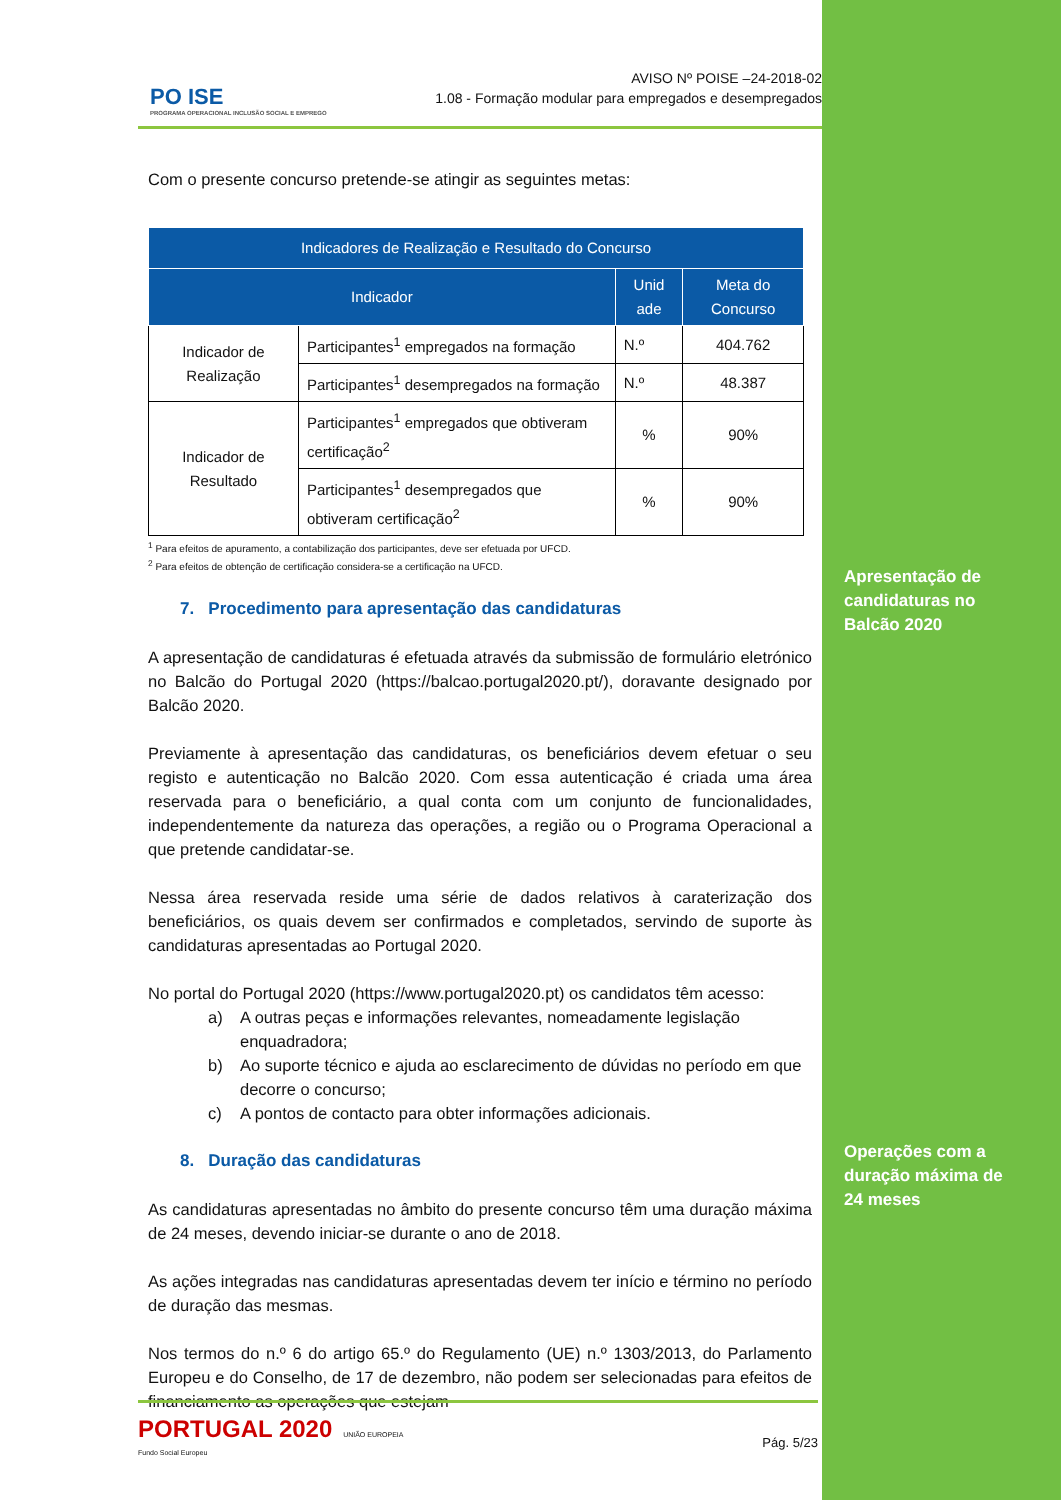Apresentação de
candidaturas no
Balcão 2020
Operações com a
duração máxima de
24 meses
PO ISE
PROGRAMA OPERACIONAL INCLUSÃO SOCIAL E EMPREGO
AVISO Nº POISE –24-2018-02
1.08 - Formação modular para empregados e desempregados
Com o presente concurso pretende-se atingir as seguintes metas:
| Indicadores de Realização e Resultado do Concurso | | | |
| --- | --- | --- | --- |
| Indicador | | Unid ade | Meta do Concurso |
| Indicador de Realização | Participantes<sup>1</sup> empregados na formação | N.º | 404.762 |
| | Participantes<sup>1</sup> desempregados na formação | N.º | 48.387 |
| Indicador de Resultado | Participantes<sup>1</sup> empregados que obtiveram certificação<sup>2</sup> | % | 90% |
| | Participantes<sup>1</sup> desempregados que obtiveram certificação<sup>2</sup> | % | 90% |
<sup>1</sup> Para efeitos de apuramento, a contabilização dos participantes, deve ser efetuada por UFCD.
<sup>2</sup> Para efeitos de obtenção de certificação considera-se a certificação na UFCD.
7. Procedimento para apresentação das candidaturas
A apresentação de candidaturas é efetuada através da submissão de formulário eletrónico no Balcão do Portugal 2020 (https://balcao.portugal2020.pt/), doravante designado por Balcão 2020.
Previamente à apresentação das candidaturas, os beneficiários devem efetuar o seu registo e autenticação no Balcão 2020. Com essa autenticação é criada uma área reservada para o beneficiário, a qual conta com um conjunto de funcionalidades, independentemente da natureza das operações, a região ou o Programa Operacional a que pretende candidatar-se.
Nessa área reservada reside uma série de dados relativos à caraterização dos beneficiários, os quais devem ser confirmados e completados, servindo de suporte às candidaturas apresentadas ao Portugal 2020.
No portal do Portugal 2020 (https://www.portugal2020.pt) os candidatos têm acesso:
a) A outras peças e informações relevantes, nomeadamente legislação enquadradora;
b) Ao suporte técnico e ajuda ao esclarecimento de dúvidas no período em que decorre o concurso;
c) A pontos de contacto para obter informações adicionais.
8. Duração das candidaturas
As candidaturas apresentadas no âmbito do presente concurso têm uma duração máxima de 24 meses, devendo iniciar-se durante o ano de 2018.
As ações integradas nas candidaturas apresentadas devem ter início e término no período de duração das mesmas.
Nos termos do n.º 6 do artigo 65.º do Regulamento (UE) n.º 1303/2013, do Parlamento Europeu e do Conselho, de 17 de dezembro, não podem ser selecionadas para efeitos de financiamento as operações que estejam
PORTUGAL 2020 UNIÃO EUROPEIA
Fundo Social Europeu
Pág. 5/23